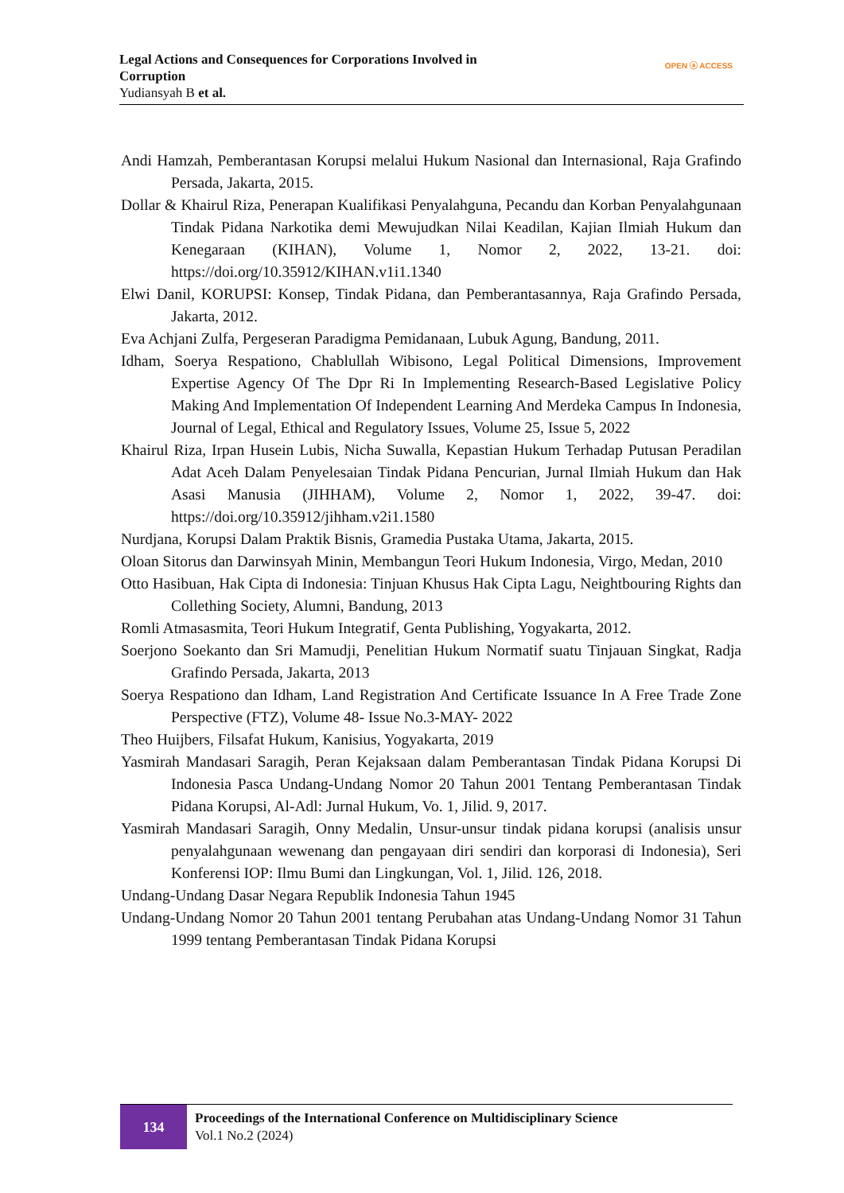Legal Actions and Consequences for Corporations Involved in
Corruption
Yudiansyah B et al.
OPEN ⓐ ACCESS
Andi Hamzah, Pemberantasan Korupsi melalui Hukum Nasional dan Internasional, Raja Grafindo Persada, Jakarta, 2015.
Dollar & Khairul Riza, Penerapan Kualifikasi Penyalahguna, Pecandu dan Korban Penyalahgunaan Tindak Pidana Narkotika demi Mewujudkan Nilai Keadilan, Kajian Ilmiah Hukum dan Kenegaraan (KIHAN), Volume 1, Nomor 2, 2022, 13-21. doi: https://doi.org/10.35912/KIHAN.v1i1.1340
Elwi Danil, KORUPSI: Konsep, Tindak Pidana, dan Pemberantasannya, Raja Grafindo Persada, Jakarta, 2012.
Eva Achjani Zulfa, Pergeseran Paradigma Pemidanaan, Lubuk Agung, Bandung, 2011.
Idham, Soerya Respationo, Chablullah Wibisono, Legal Political Dimensions, Improvement Expertise Agency Of The Dpr Ri In Implementing Research-Based Legislative Policy Making And Implementation Of Independent Learning And Merdeka Campus In Indonesia, Journal of Legal, Ethical and Regulatory Issues, Volume 25, Issue 5, 2022
Khairul Riza, Irpan Husein Lubis, Nicha Suwalla, Kepastian Hukum Terhadap Putusan Peradilan Adat Aceh Dalam Penyelesaian Tindak Pidana Pencurian, Jurnal Ilmiah Hukum dan Hak Asasi Manusia (JIHHAM), Volume 2, Nomor 1, 2022, 39-47. doi: https://doi.org/10.35912/jihham.v2i1.1580
Nurdjana, Korupsi Dalam Praktik Bisnis, Gramedia Pustaka Utama, Jakarta, 2015.
Oloan Sitorus dan Darwinsyah Minin, Membangun Teori Hukum Indonesia, Virgo, Medan, 2010
Otto Hasibuan, Hak Cipta di Indonesia: Tinjuan Khusus Hak Cipta Lagu, Neightbouring Rights dan Collething Society, Alumni, Bandung, 2013
Romli Atmasasmita, Teori Hukum Integratif, Genta Publishing, Yogyakarta, 2012.
Soerjono Soekanto dan Sri Mamudji, Penelitian Hukum Normatif suatu Tinjauan Singkat, Radja Grafindo Persada, Jakarta, 2013
Soerya Respationo dan Idham, Land Registration And Certificate Issuance In A Free Trade Zone Perspective (FTZ), Volume 48- Issue No.3-MAY- 2022
Theo Huijbers, Filsafat Hukum, Kanisius, Yogyakarta, 2019
Yasmirah Mandasari Saragih, Peran Kejaksaan dalam Pemberantasan Tindak Pidana Korupsi Di Indonesia Pasca Undang-Undang Nomor 20 Tahun 2001 Tentang Pemberantasan Tindak Pidana Korupsi, Al-Adl: Jurnal Hukum, Vo. 1, Jilid. 9, 2017.
Yasmirah Mandasari Saragih, Onny Medalin, Unsur-unsur tindak pidana korupsi (analisis unsur penyalahgunaan wewenang dan pengayaan diri sendiri dan korporasi di Indonesia), Seri Konferensi IOP: Ilmu Bumi dan Lingkungan, Vol. 1, Jilid. 126, 2018.
Undang-Undang Dasar Negara Republik Indonesia Tahun 1945
Undang-Undang Nomor 20 Tahun 2001 tentang Perubahan atas Undang-Undang Nomor 31 Tahun 1999 tentang Pemberantasan Tindak Pidana Korupsi
134
Proceedings of the International Conference on Multidisciplinary Science
Vol.1 No.2 (2024)